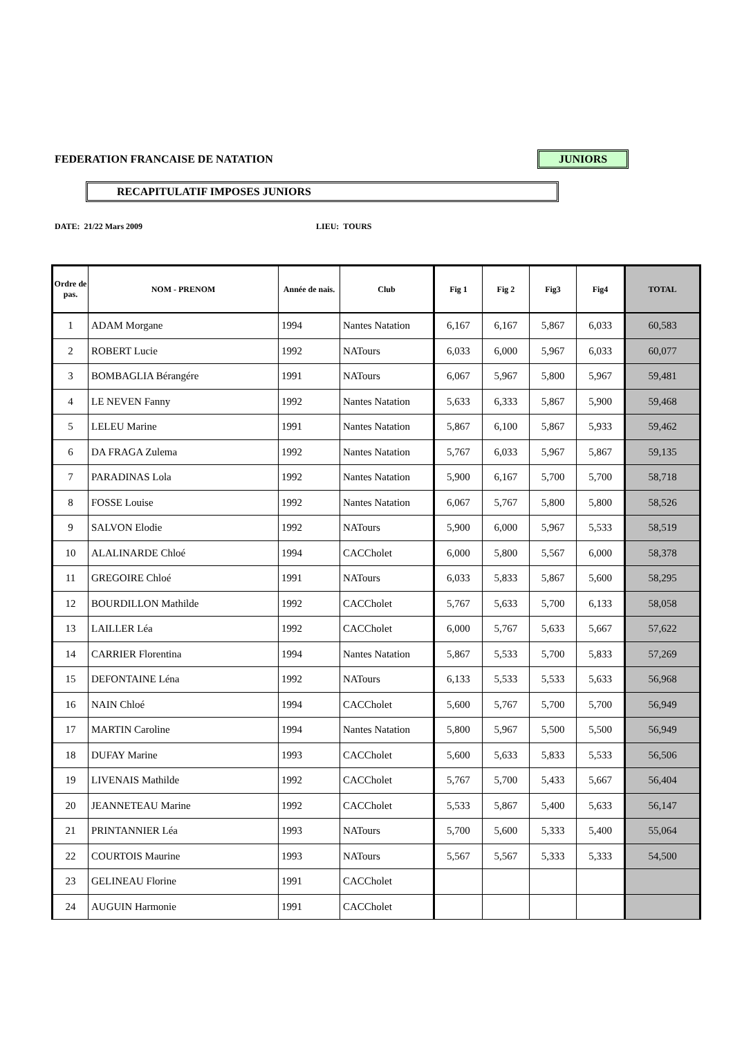FEDERATION FRANCAISE DE NATATION
JUNIORS
RECAPITULATIF IMPOSES JUNIORS
DATE: 21/22 Mars 2009 LIEU: TOURS
| Ordre de pas. | NOM - PRENOM | Année de nais. | Club | Fig 1 | Fig 2 | Fig3 | Fig4 | TOTAL |
| --- | --- | --- | --- | --- | --- | --- | --- | --- |
| 1 | ADAM Morgane | 1994 | Nantes Natation | 6,167 | 6,167 | 5,867 | 6,033 | 60,583 |
| 2 | ROBERT Lucie | 1992 | NATours | 6,033 | 6,000 | 5,967 | 6,033 | 60,077 |
| 3 | BOMBAGLIA Bérangére | 1991 | NATours | 6,067 | 5,967 | 5,800 | 5,967 | 59,481 |
| 4 | LE NEVEN Fanny | 1992 | Nantes Natation | 5,633 | 6,333 | 5,867 | 5,900 | 59,468 |
| 5 | LELEU Marine | 1991 | Nantes Natation | 5,867 | 6,100 | 5,867 | 5,933 | 59,462 |
| 6 | DA FRAGA Zulema | 1992 | Nantes Natation | 5,767 | 6,033 | 5,967 | 5,867 | 59,135 |
| 7 | PARADINAS Lola | 1992 | Nantes Natation | 5,900 | 6,167 | 5,700 | 5,700 | 58,718 |
| 8 | FOSSE Louise | 1992 | Nantes Natation | 6,067 | 5,767 | 5,800 | 5,800 | 58,526 |
| 9 | SALVON Elodie | 1992 | NATours | 5,900 | 6,000 | 5,967 | 5,533 | 58,519 |
| 10 | ALALINARDE Chloé | 1994 | CACCholet | 6,000 | 5,800 | 5,567 | 6,000 | 58,378 |
| 11 | GREGOIRE Chloé | 1991 | NATours | 6,033 | 5,833 | 5,867 | 5,600 | 58,295 |
| 12 | BOURDILLON Mathilde | 1992 | CACCholet | 5,767 | 5,633 | 5,700 | 6,133 | 58,058 |
| 13 | LAILLER Léa | 1992 | CACCholet | 6,000 | 5,767 | 5,633 | 5,667 | 57,622 |
| 14 | CARRIER Florentina | 1994 | Nantes Natation | 5,867 | 5,533 | 5,700 | 5,833 | 57,269 |
| 15 | DEFONTAINE Léna | 1992 | NATours | 6,133 | 5,533 | 5,533 | 5,633 | 56,968 |
| 16 | NAIN Chloé | 1994 | CACCholet | 5,600 | 5,767 | 5,700 | 5,700 | 56,949 |
| 17 | MARTIN Caroline | 1994 | Nantes Natation | 5,800 | 5,967 | 5,500 | 5,500 | 56,949 |
| 18 | DUFAY Marine | 1993 | CACCholet | 5,600 | 5,633 | 5,833 | 5,533 | 56,506 |
| 19 | LIVENAIS Mathilde | 1992 | CACCholet | 5,767 | 5,700 | 5,433 | 5,667 | 56,404 |
| 20 | JEANNETEAU Marine | 1992 | CACCholet | 5,533 | 5,867 | 5,400 | 5,633 | 56,147 |
| 21 | PRINTANNIER Léa | 1993 | NATours | 5,700 | 5,600 | 5,333 | 5,400 | 55,064 |
| 22 | COURTOIS Maurine | 1993 | NATours | 5,567 | 5,567 | 5,333 | 5,333 | 54,500 |
| 23 | GELINEAU Florine | 1991 | CACCholet | | | | | |
| 24 | AUGUIN Harmonie | 1991 | CACCholet | | | | | |